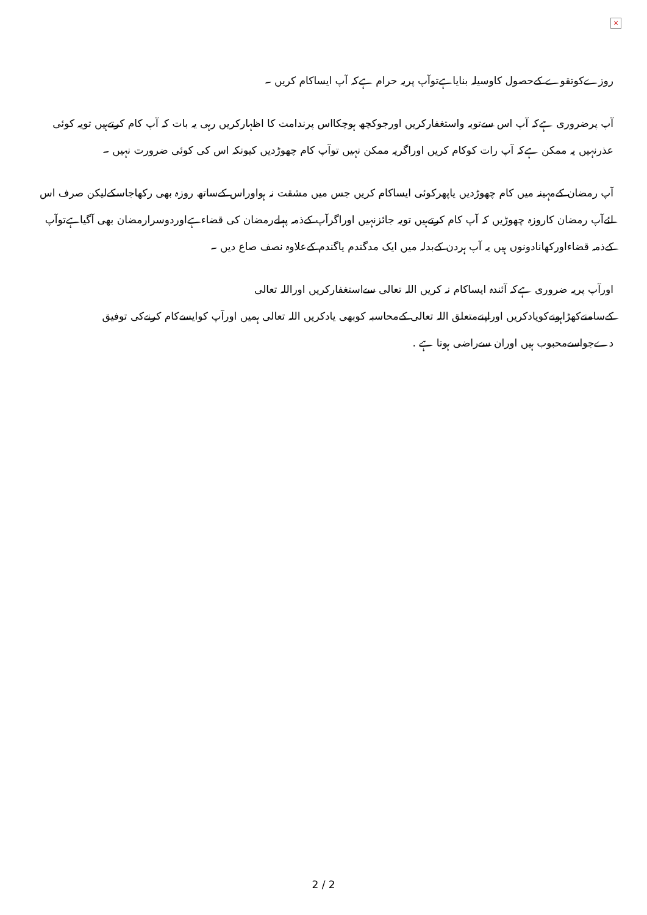×
روزےکوتقوے کےحصول کاوسیلہ بنایاہےتوآپ پریہ حرام ہےکہ آپ ایساکام کریں ۔
آپ پرضروری ہےکہ آپ اس سےتوبہ واستغفارکریں اورجوکچھ ہوچکااس پرندامت کا اظہارکریں رہی یہ بات کہ آپ کام کرتےہیں تویہ کوئی عذرنہیں یہ ممکن ہےکہ آپ رات کوکام کریں اوراگریہ ممکن نہیں توآپ کام چھوڑدیں کیونکہ اس کی کوئی ضرورت نہیں ۔
آپ رمضان کےمہینہ میں کام چھوڑدیں یاپھرکوئی ایساکام کریں جس میں مشقت نہ ہواوراس کےساتھ روزہ بھی رکھاجاسکےلیکن صرف اس لئےآپ رمضان کاروزہ چھوڑیں کہ آپ کام کرتےہیں تویہ جائزنہیں اوراگرآپ کےذمہ پہلےرمضان کی قضاءہےاوردوسرارمضان بھی آگیاہےتوآپ کےذمہ قضاءاورکھانادونوں ہیں یہ آپ ہردن کےبدلہ میں ایک مدگندم یاگندم کےعلاوہ نصف صاع دیں ۔
اورآپ پریہ ضروری ہےکہ آئندہ ایساکام نہ کریں اللہ تعالی سےاستغفارکریں اوراللہ تعالی
کےسامنےکھڑاہونےکویادکریں اوراپنےمتعلق اللہ تعالی کےمحاسبہ کوبھی یادکریں اللہ تعالی ہمیں اورآپ کوایسےکام کرنےکی توفیق دےجواسےمحبوب ہیں اوران سےراضی ہوتا ہے .
2 / 2